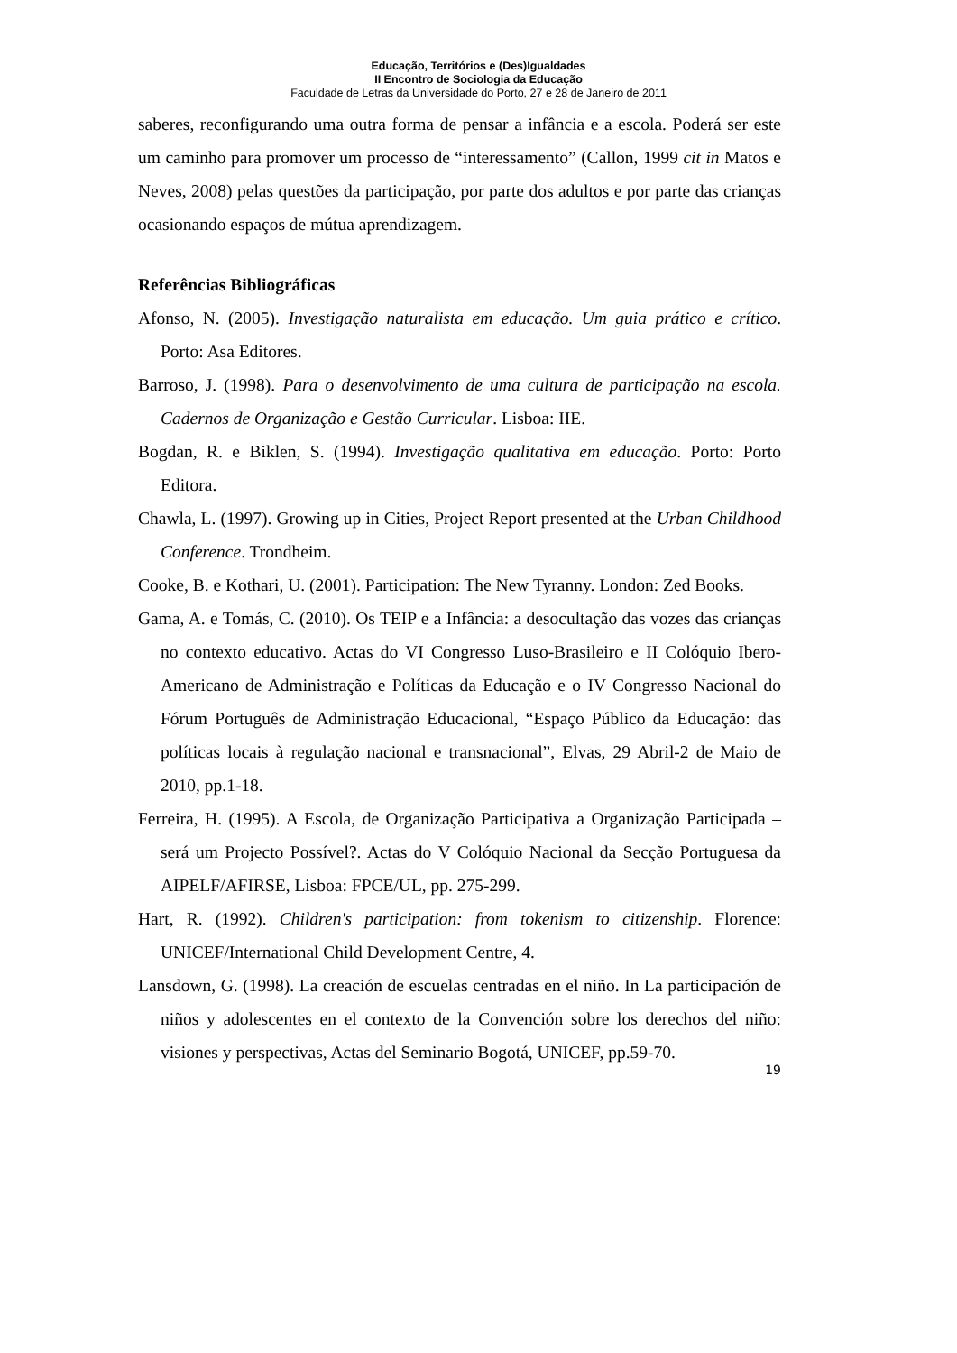Educação, Territórios e (Des)Igualdades
II Encontro de Sociologia da Educação
Faculdade de Letras da Universidade do Porto, 27 e 28 de Janeiro de 2011
saberes, reconfigurando uma outra forma de pensar a infância e a escola. Poderá ser este um caminho para promover um processo de “interessamento” (Callon, 1999 cit in Matos e Neves, 2008) pelas questões da participação, por parte dos adultos e por parte das crianças ocasionando espaços de mútua aprendizagem.
Referências Bibliográficas
Afonso, N. (2005). Investigação naturalista em educação. Um guia prático e crítico. Porto: Asa Editores.
Barroso, J. (1998). Para o desenvolvimento de uma cultura de participação na escola. Cadernos de Organização e Gestão Curricular. Lisboa: IIE.
Bogdan, R. e Biklen, S. (1994). Investigação qualitativa em educação. Porto: Porto Editora.
Chawla, L. (1997). Growing up in Cities, Project Report presented at the Urban Childhood Conference. Trondheim.
Cooke, B. e Kothari, U. (2001). Participation: The New Tyranny. London: Zed Books.
Gama, A. e Tomás, C. (2010). Os TEIP e a Infância: a desocultação das vozes das crianças no contexto educativo. Actas do VI Congresso Luso-Brasileiro e II Colóquio Ibero-Americano de Administração e Políticas da Educação e o IV Congresso Nacional do Fórum Português de Administração Educacional, “Espaço Público da Educação: das políticas locais à regulação nacional e transnacional”, Elvas, 29 Abril-2 de Maio de 2010, pp.1-18.
Ferreira, H. (1995). A Escola, de Organização Participativa a Organização Participada – será um Projecto Possível?. Actas do V Colóquio Nacional da Secção Portuguesa da AIPELF/AFIRSE, Lisboa: FPCE/UL, pp. 275-299.
Hart, R. (1992). Children's participation: from tokenism to citizenship. Florence: UNICEF/International Child Development Centre, 4.
Lansdown, G. (1998). La creación de escuelas centradas en el niño. In La participación de niños y adolescentes en el contexto de la Convención sobre los derechos del niño: visiones y perspectivas, Actas del Seminario Bogotá, UNICEF, pp.59-70.
19